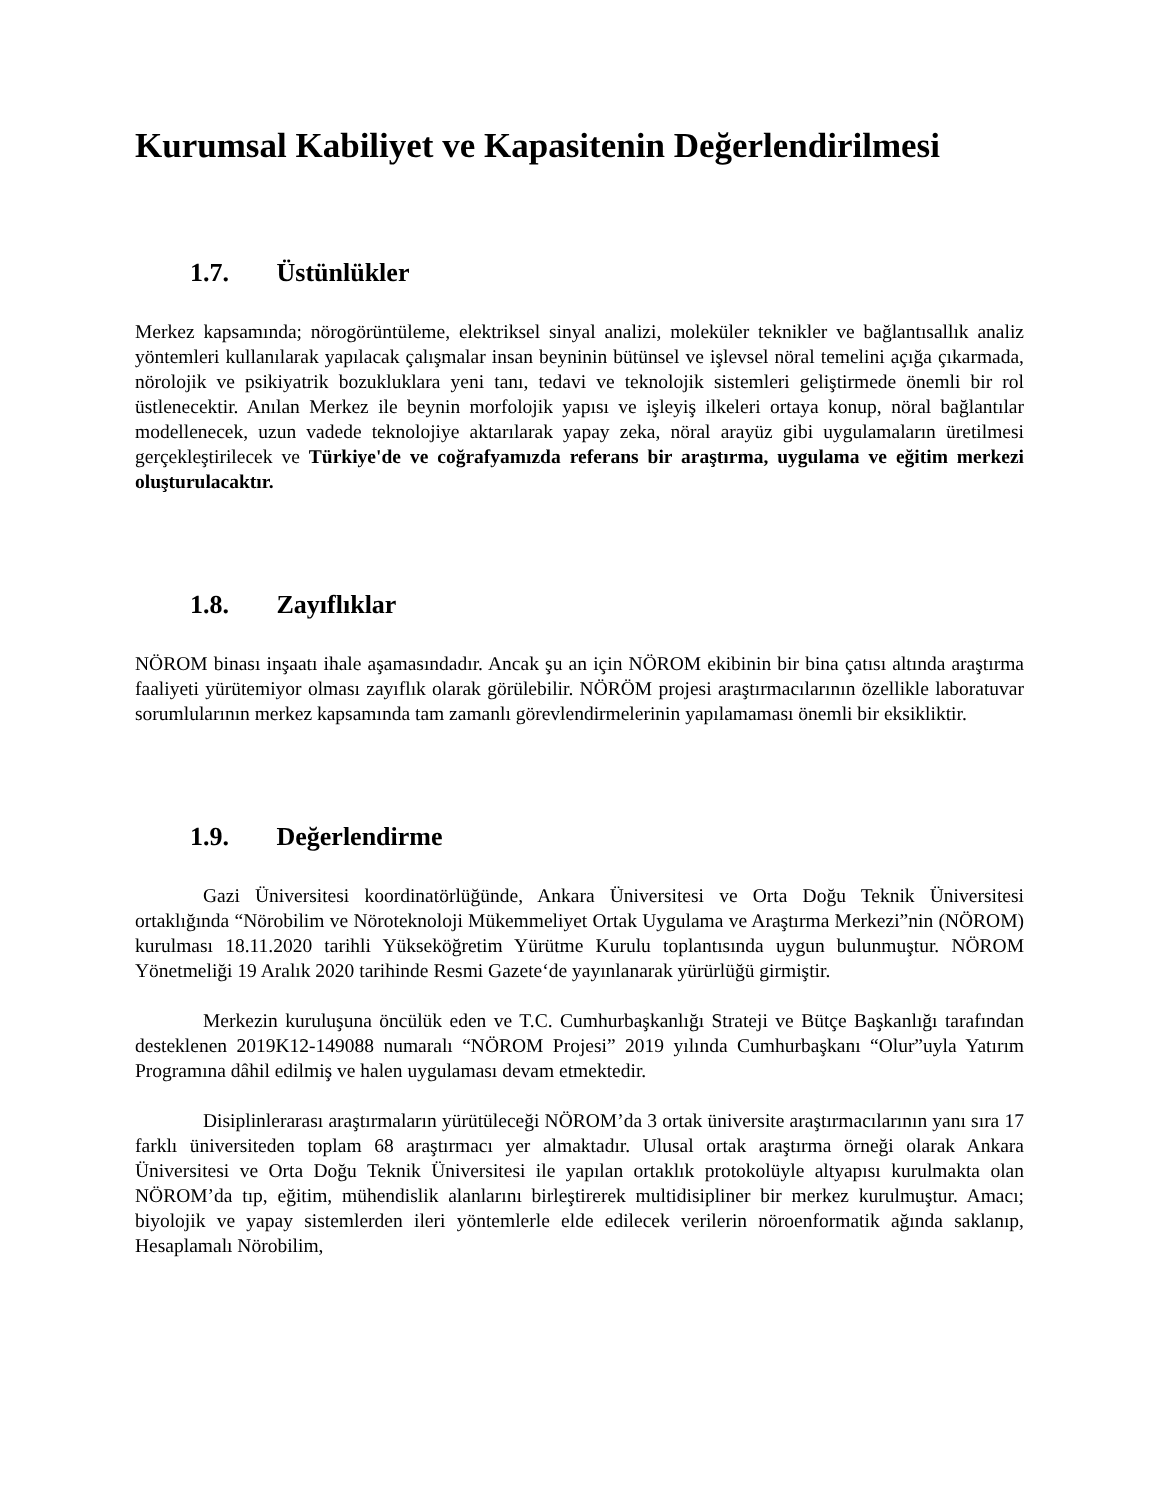Kurumsal Kabiliyet ve Kapasitenin Değerlendirilmesi
1.7. Üstünlükler
Merkez kapsamında; nörogörüntüleme, elektriksel sinyal analizi, moleküler teknikler ve bağlantısallık analiz yöntemleri kullanılarak yapılacak çalışmalar insan beyninin bütünsel ve işlevsel nöral temelini açığa çıkarmada, nörolojik ve psikiyatrik bozukluklara yeni tanı, tedavi ve teknolojik sistemleri geliştirmede önemli bir rol üstlenecektir. Anılan Merkez ile beynin morfolojik yapısı ve işleyiş ilkeleri ortaya konup, nöral bağlantılar modellenecek, uzun vadede teknolojiye aktarılarak yapay zeka, nöral arayüz gibi uygulamaların üretilmesi gerçekleştirilecek ve Türkiye'de ve coğrafyamızda referans bir araştırma, uygulama ve eğitim merkezi oluşturulacaktır.
1.8. Zayıflıklar
NÖROM binası inşaatı ihale aşamasındadır. Ancak şu an için NÖROM ekibinin bir bina çatısı altında araştırma faaliyeti yürütemiyor olması zayıflık olarak görülebilir. NÖRÖM projesi araştırmacılarının özellikle laboratuvar sorumlularının merkez kapsamında tam zamanlı görevlendirmelerinin yapılamaması önemli bir eksikliktir.
1.9. Değerlendirme
Gazi Üniversitesi koordinatörlüğünde, Ankara Üniversitesi ve Orta Doğu Teknik Üniversitesi ortaklığında “Nörobilim ve Nöroteknoloji Mükemmeliyet Ortak Uygulama ve Araştırma Merkezi”nin (NÖROM) kurulması 18.11.2020 tarihli Yükseköğretim Yürütme Kurulu toplantısında uygun bulunmuştur. NÖROM Yönetmeliği 19 Aralık 2020 tarihinde Resmi Gazete‘de yayınlanarak yürürlüğü girmiştir.
Merkezin kuruluşuna öncülük eden ve T.C. Cumhurbaşkanlığı Strateji ve Bütçe Başkanlığı tarafından desteklenen 2019K12-149088 numaralı “NÖROM Projesi” 2019 yılında Cumhurbaşkanı “Olur”uyla Yatırım Programına dâhil edilmiş ve halen uygulaması devam etmektedir.
Disiplinlerarası araştırmaların yürütüleceği NÖROM’da 3 ortak üniversite araştırmacılarının yanı sıra 17 farklı üniversiteden toplam 68 araştırmacı yer almaktadır. Ulusal ortak araştırma örneği olarak Ankara Üniversitesi ve Orta Doğu Teknik Üniversitesi ile yapılan ortaklık protokolüyle altyapısı kurulmakta olan NÖROM’da tıp, eğitim, mühendislik alanlarını birleştirerek multidisipliner bir merkez kurulmuştur. Amacı; biyolojik ve yapay sistemlerden ileri yöntemlerle elde edilecek verilerin nöroenformatik ağında saklanıp, Hesaplamalı Nörobilim,